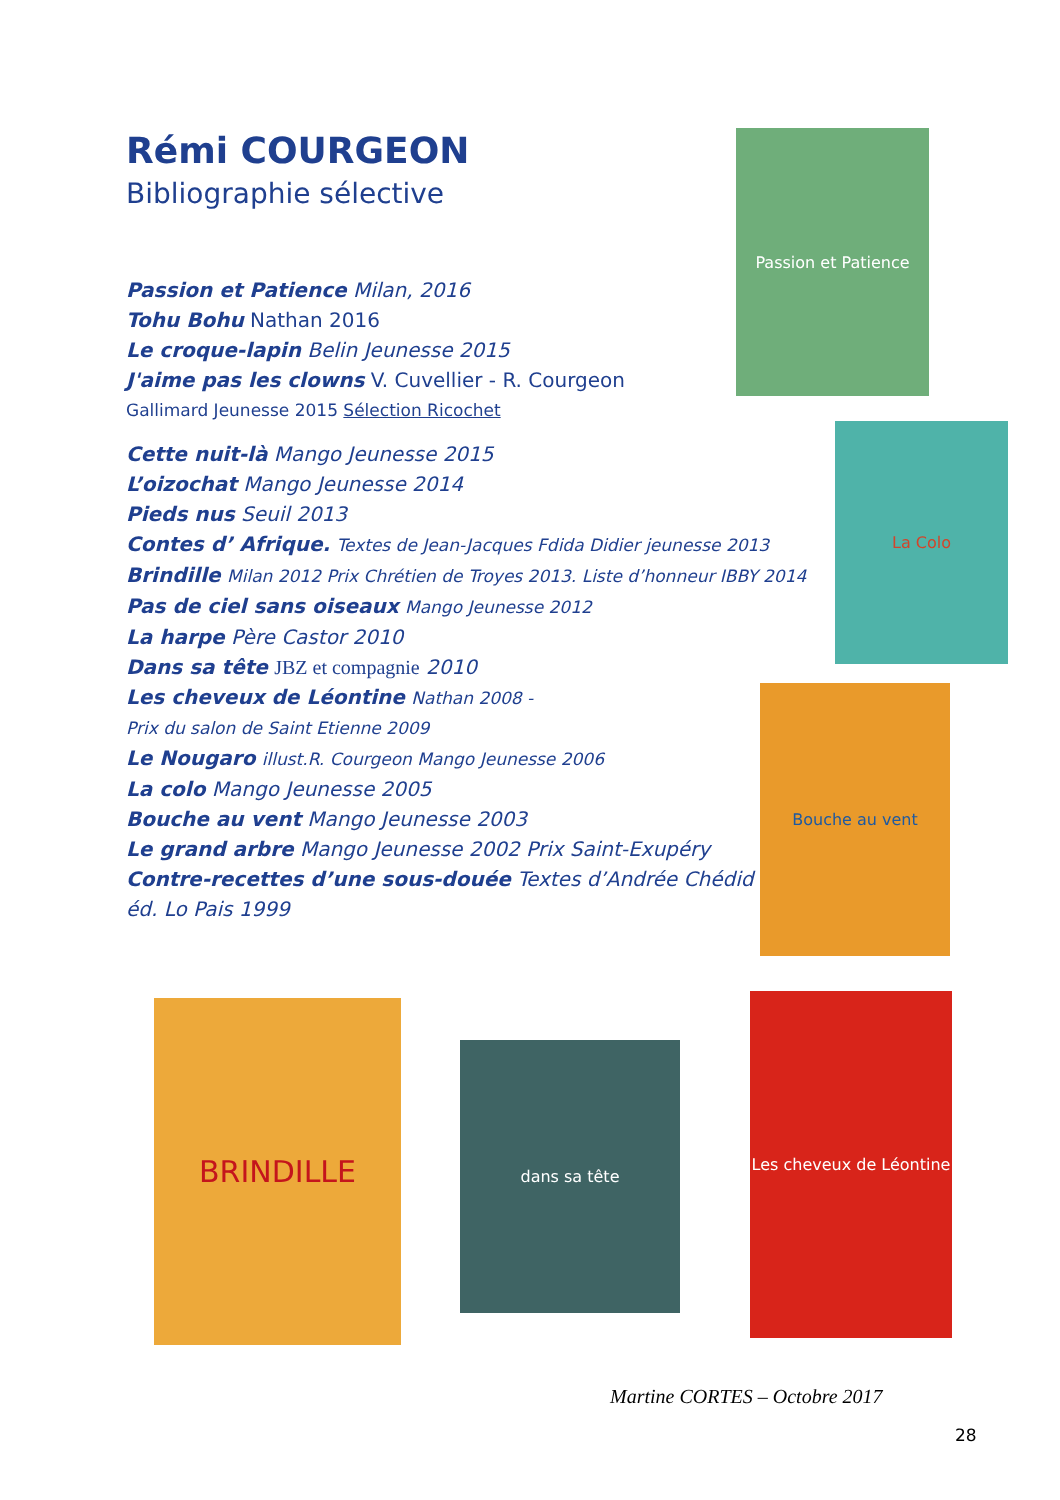Rémi COURGEON
Bibliographie sélective
Passion et Patience Milan, 2016
Tohu Bohu Nathan 2016
Le croque-lapin Belin Jeunesse 2015
J'aime pas les clowns V. Cuvellier - R. Courgeon
Gallimard Jeunesse 2015 Sélection Ricochet
Cette nuit-là Mango Jeunesse 2015
L’oizochat Mango Jeunesse 2014
Pieds nus Seuil 2013
Contes d’ Afrique. Textes de Jean-Jacques Fdida Didier jeunesse 2013
Brindille Milan 2012 Prix Chrétien de Troyes 2013. Liste d’honneur IBBY 2014
Pas de ciel sans oiseaux Mango Jeunesse 2012
La harpe Père Castor 2010
Dans sa tête JBZ et compagnie 2010
Les cheveux de Léontine Nathan 2008 -
Prix du salon de Saint Etienne 2009
Le Nougaro illust.R. Courgeon Mango Jeunesse 2006
La colo Mango Jeunesse 2005
Bouche au vent Mango Jeunesse 2003
Le grand arbre Mango Jeunesse 2002 Prix Saint-Exupéry
Contre-recettes d’une sous-douée Textes d’Andrée Chédid
éd. Lo Pais 1999
Passion et Patience
La Colo
Bouche au vent
BRINDILLE
dans sa tête
Les cheveux de Léontine
Martine CORTES – Octobre 2017
28